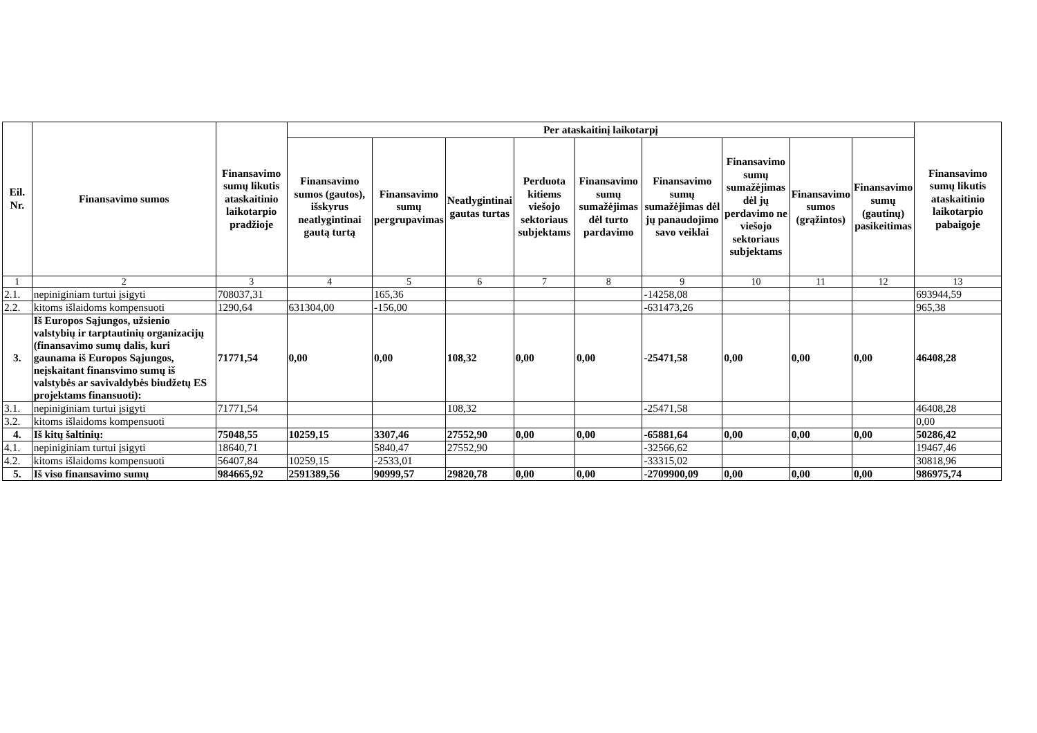| Eil. Nr. | Finansavimo sumos | Finansavimo sumų likutis ataskaitinio laikotarpio pradžioje | Per ataskaitinį laikotarpį | | | | | | | | | Finansavimo sumų likutis ataskaitinio laikotarpio pabaigoje |
| --- | --- | --- | --- | --- | --- | --- | --- | --- | --- | --- | --- | --- |
| | | | Finansavimo sumos (gautos), išskyrus neatlygintinai gautą turtą | Finansavimo sumų pergrupavimas | Neatlygintinai gautas turtas | Perduota kitiems viešojo sektoriaus subjektams | Finansavimo sumų sumažėjimas dėl turto pardavimo | Finansavimo sumų sumažėjimas dėl jų panaudojimo savo veiklai | Finansavimo sumų sumažėjimas dėl jų perdavimo ne viešojo sektoriaus subjektams | Finansavimo sumos (grąžintos) | Finansavimo sumų (gautinų) pasikeitimas | |
| 1 | 2 | 3 | 4 | 5 | 6 | 7 | 8 | 9 | 10 | 11 | 12 | 13 |
| 2.1. | nepiniginiam turtui įsigyti | 708037,31 | | 165,36 | | | | -14258,08 | | | | 693944,59 |
| 2.2. | kitoms išlaidoms kompensuoti | 1290,64 | 631304,00 | -156,00 | | | | -631473,26 | | | | 965,38 |
| 3. | Iš Europos Sąjungos, užsienio valstybių ir tarptautinių organizacijų (finansavimo sumų dalis, kuri gaunama iš Europos Sąjungos, neįskaitant finansvimo sumų iš valstybės ar savivaldybės biudžetų ES projektams finansuoti): | 71771,54 | 0,00 | 0,00 | 108,32 | 0,00 | 0,00 | -25471,58 | 0,00 | 0,00 | 0,00 | 46408,28 |
| 3.1. | nepiniginiam turtui įsigyti | 71771,54 | | | 108,32 | | | -25471,58 | | | | 46408,28 |
| 3.2. | kitoms išlaidoms kompensuoti | | | | | | | | | | | 0,00 |
| 4. | Iš kitų šaltinių: | 75048,55 | 10259,15 | 3307,46 | 27552,90 | 0,00 | 0,00 | -65881,64 | 0,00 | 0,00 | 0,00 | 50286,42 |
| 4.1. | nepiniginiam turtui įsigyti | 18640,71 | | 5840,47 | 27552,90 | | | -32566,62 | | | | 19467,46 |
| 4.2. | kitoms išlaidoms kompensuoti | 56407,84 | 10259,15 | -2533,01 | | | | -33315,02 | | | | 30818,96 |
| 5. | Iš viso finansavimo sumų | 984665,92 | 2591389,56 | 90999,57 | 29820,78 | 0,00 | 0,00 | -2709900,09 | 0,00 | 0,00 | 0,00 | 986975,74 |